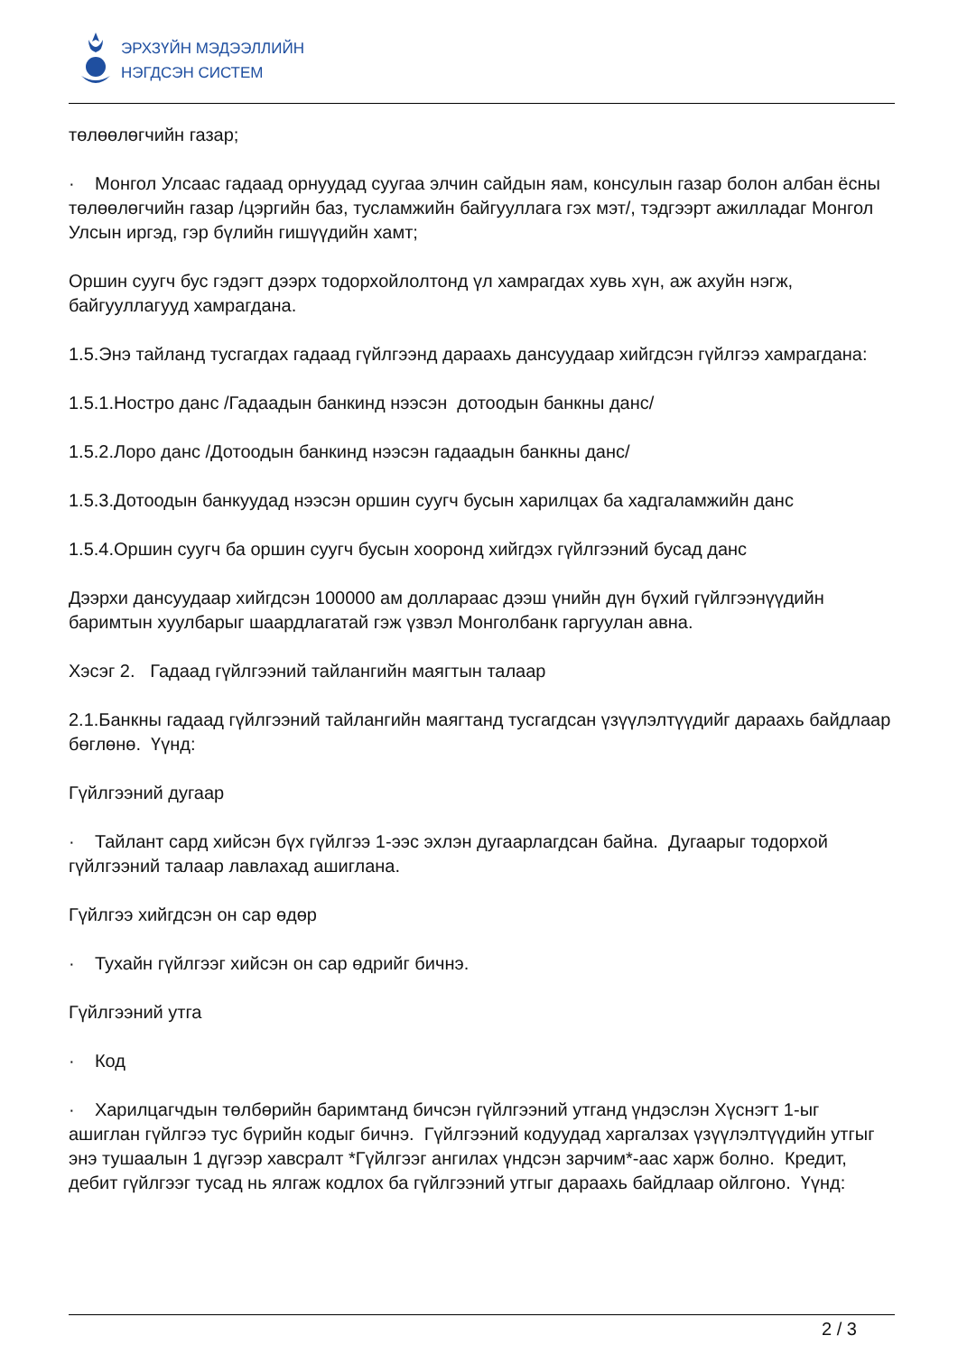ЭРХЗҮЙН МЭДЭЭЛЛИЙН
НЭГДСЭН СИСТЕМ
төлөөлөгчийн газар;
· Монгол Улсаас гадаад орнуудад суугаа элчин сайдын яам, консулын газар болон албан ёсны төлөөлөгчийн газар /цэргийн баз, тусламжийн байгууллага гэх мэт/, тэдгээрт ажилладаг Монгол Улсын иргэд, гэр бүлийн гишүүдийн хамт;
Оршин суугч бус гэдэгт дээрх тодорхойлолтонд үл хамрагдах хувь хүн, аж ахуйн нэгж, байгууллагууд хамрагдана.
1.5.Энэ тайланд тусгагдах гадаад гүйлгээнд дараахь дансуудаар хийгдсэн гүйлгээ хамрагдана:
1.5.1.Ностро данс /Гадаадын банкинд нээсэн дотоодын банкны данс/
1.5.2.Лоро данс /Дотоодын банкинд нээсэн гадаадын банкны данс/
1.5.3.Дотоодын банкуудад нээсэн оршин суугч бусын харилцах ба хадгаламжийн данс
1.5.4.Оршин суугч ба оршин суугч бусын хооронд хийгдэх гүйлгээний бусад данс
Дээрхи дансуудаар хийгдсэн 100000 ам доллараас дээш үнийн дүн бүхий гүйлгээнүүдийн баримтын хуулбарыг шаардлагатай гэж үзвэл Монголбанк гаргуулан авна.
Хэсэг 2. Гадаад гүйлгээний тайлангийн маягтын талаар
2.1.Банкны гадаад гүйлгээний тайлангийн маягтанд тусгагдсан үзүүлэлтүүдийг дараахь байдлаар бөглөнө. Үүнд:
Гүйлгээний дугаар
· Тайлант сард хийсэн бүх гүйлгээ 1-ээс эхлэн дугаарлагдсан байна. Дугаарыг тодорхой гүйлгээний талаар лавлахад ашиглана.
Гүйлгээ хийгдсэн он сар өдөр
· Тухайн гүйлгээг хийсэн он сар өдрийг бичнэ.
Гүйлгээний утга
· Код
· Харилцагчдын төлбөрийн баримтанд бичсэн гүйлгээний утганд үндэслэн Хүснэгт 1-ыг ашиглан гүйлгээ тус бүрийн кодыг бичнэ. Гүйлгээний кодуудад харгалзах үзүүлэлтүүдийн утгыг энэ тушаалын 1 дүгээр хавсралт *Гүйлгээг ангилах үндсэн зарчим*-аас харж болно. Кредит, дебит гүйлгээг тусад нь ялгаж кодлох ба гүйлгээний утгыг дараахь байдлаар ойлгоно. Үүнд:
2 / 3